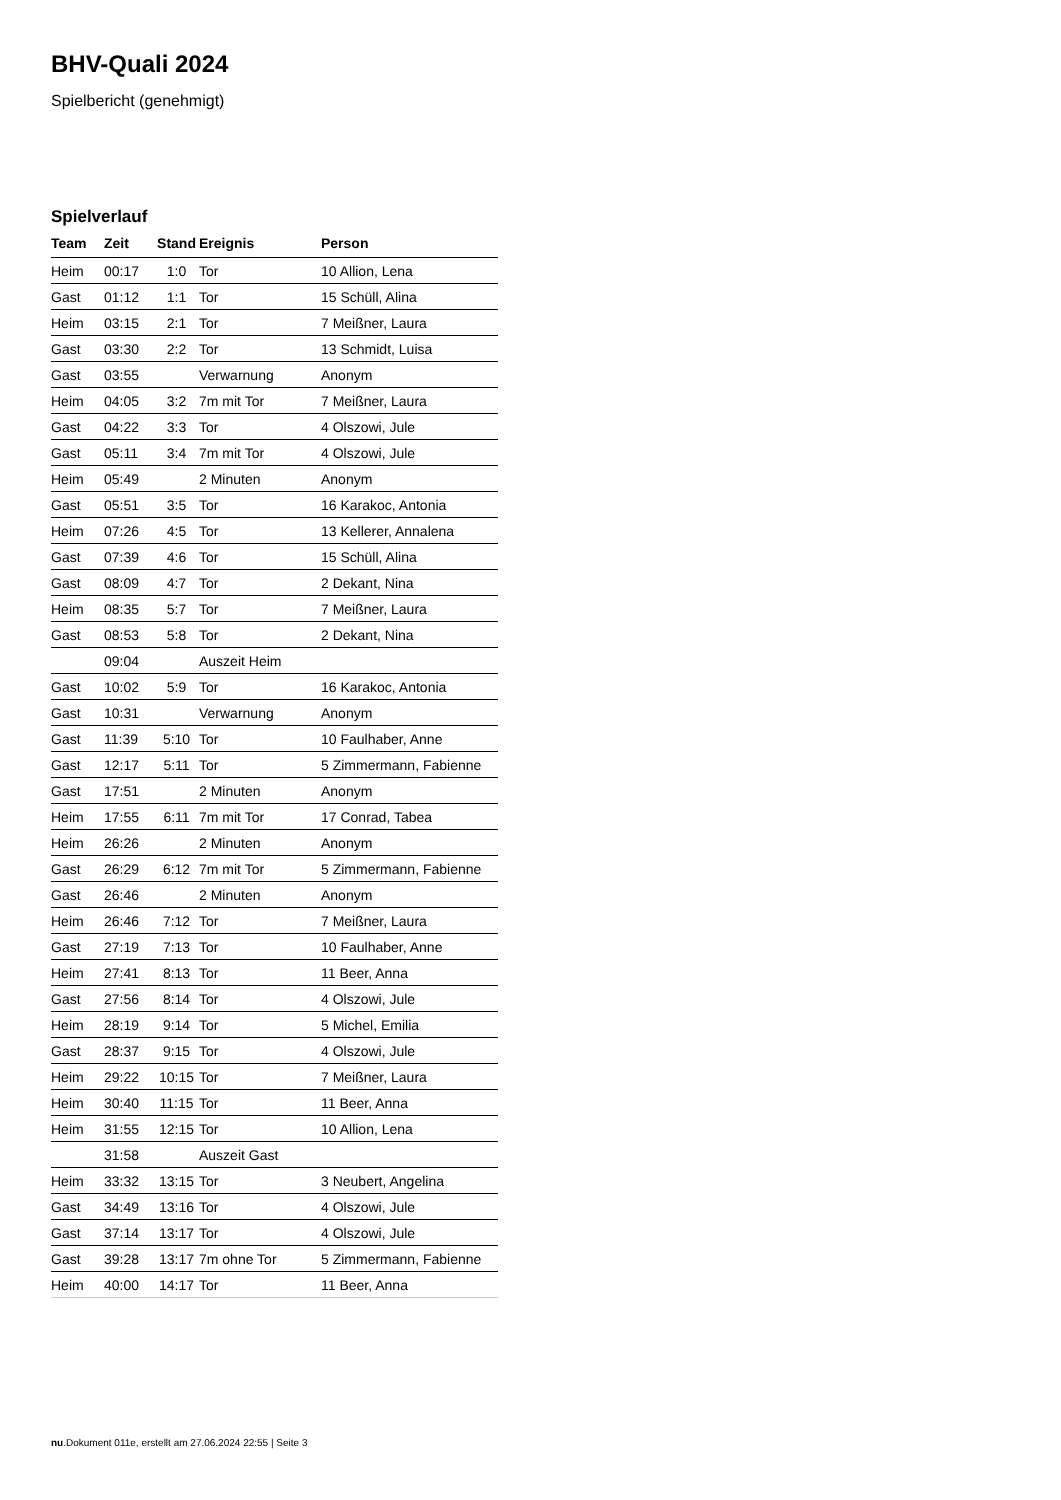BHV-Quali 2024
Spielbericht (genehmigt)
Spielverlauf
| Team | Zeit | Stand | Ereignis | Person |
| --- | --- | --- | --- | --- |
| Heim | 00:17 | 1:0 | Tor | 10 Allion, Lena |
| Gast | 01:12 | 1:1 | Tor | 15 Schüll, Alina |
| Heim | 03:15 | 2:1 | Tor | 7 Meißner, Laura |
| Gast | 03:30 | 2:2 | Tor | 13 Schmidt, Luisa |
| Gast | 03:55 | | Verwarnung | Anonym |
| Heim | 04:05 | 3:2 | 7m mit Tor | 7 Meißner, Laura |
| Gast | 04:22 | 3:3 | Tor | 4 Olszowi, Jule |
| Gast | 05:11 | 3:4 | 7m mit Tor | 4 Olszowi, Jule |
| Heim | 05:49 | | 2 Minuten | Anonym |
| Gast | 05:51 | 3:5 | Tor | 16 Karakoc, Antonia |
| Heim | 07:26 | 4:5 | Tor | 13 Kellerer, Annalena |
| Gast | 07:39 | 4:6 | Tor | 15 Schüll, Alina |
| Gast | 08:09 | 4:7 | Tor | 2 Dekant, Nina |
| Heim | 08:35 | 5:7 | Tor | 7 Meißner, Laura |
| Gast | 08:53 | 5:8 | Tor | 2 Dekant, Nina |
| | 09:04 | | Auszeit Heim | |
| Gast | 10:02 | 5:9 | Tor | 16 Karakoc, Antonia |
| Gast | 10:31 | | Verwarnung | Anonym |
| Gast | 11:39 | 5:10 | Tor | 10 Faulhaber, Anne |
| Gast | 12:17 | 5:11 | Tor | 5 Zimmermann, Fabienne |
| Gast | 17:51 | | 2 Minuten | Anonym |
| Heim | 17:55 | 6:11 | 7m mit Tor | 17 Conrad, Tabea |
| Heim | 26:26 | | 2 Minuten | Anonym |
| Gast | 26:29 | 6:12 | 7m mit Tor | 5 Zimmermann, Fabienne |
| Gast | 26:46 | | 2 Minuten | Anonym |
| Heim | 26:46 | 7:12 | Tor | 7 Meißner, Laura |
| Gast | 27:19 | 7:13 | Tor | 10 Faulhaber, Anne |
| Heim | 27:41 | 8:13 | Tor | 11 Beer, Anna |
| Gast | 27:56 | 8:14 | Tor | 4 Olszowi, Jule |
| Heim | 28:19 | 9:14 | Tor | 5 Michel, Emilia |
| Gast | 28:37 | 9:15 | Tor | 4 Olszowi, Jule |
| Heim | 29:22 | 10:15 | Tor | 7 Meißner, Laura |
| Heim | 30:40 | 11:15 | Tor | 11 Beer, Anna |
| Heim | 31:55 | 12:15 | Tor | 10 Allion, Lena |
| | 31:58 | | Auszeit Gast | |
| Heim | 33:32 | 13:15 | Tor | 3 Neubert, Angelina |
| Gast | 34:49 | 13:16 | Tor | 4 Olszowi, Jule |
| Gast | 37:14 | 13:17 | Tor | 4 Olszowi, Jule |
| Gast | 39:28 | 13:17 | 7m ohne Tor | 5 Zimmermann, Fabienne |
| Heim | 40:00 | 14:17 | Tor | 11 Beer, Anna |
nu.Dokument 011e, erstellt am 27.06.2024 22:55 | Seite 3